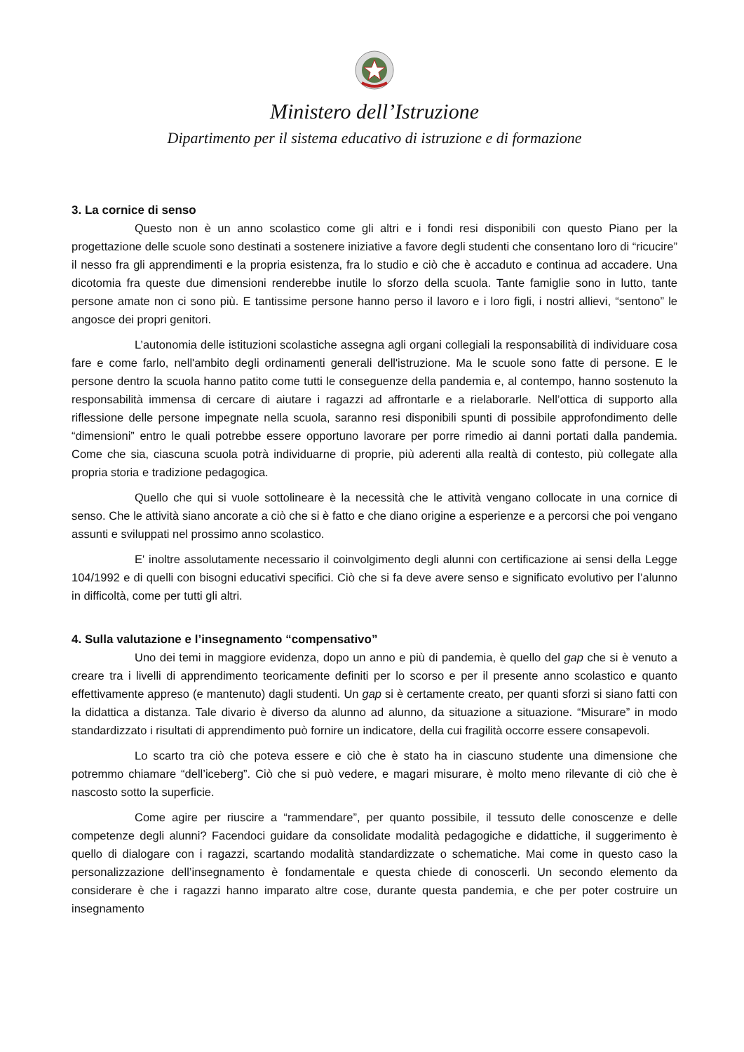Ministero dell’Istruzione
Dipartimento per il sistema educativo di istruzione e di formazione
3. La cornice di senso
Questo non è un anno scolastico come gli altri e i fondi resi disponibili con questo Piano per la progettazione delle scuole sono destinati a sostenere iniziative a favore degli studenti che consentano loro di “ricucire” il nesso fra gli apprendimenti e la propria esistenza, fra lo studio e ciò che è accaduto e continua ad accadere. Una dicotomia fra queste due dimensioni renderebbe inutile lo sforzo della scuola. Tante famiglie sono in lutto, tante persone amate non ci sono più. E tantissime persone hanno perso il lavoro e i loro figli, i nostri allievi, “sentono” le angosce dei propri genitori.
L’autonomia delle istituzioni scolastiche assegna agli organi collegiali la responsabilità di individuare cosa fare e come farlo, nell'ambito degli ordinamenti generali dell'istruzione. Ma le scuole sono fatte di persone. E le persone dentro la scuola hanno patito come tutti le conseguenze della pandemia e, al contempo, hanno sostenuto la responsabilità immensa di cercare di aiutare i ragazzi ad affrontarle e a rielaborarle. Nell’ottica di supporto alla riflessione delle persone impegnate nella scuola, saranno resi disponibili spunti di possibile approfondimento delle “dimensioni” entro le quali potrebbe essere opportuno lavorare per porre rimedio ai danni portati dalla pandemia. Come che sia, ciascuna scuola potrà individuarne di proprie, più aderenti alla realtà di contesto, più collegate alla propria storia e tradizione pedagogica.
Quello che qui si vuole sottolineare è la necessità che le attività vengano collocate in una cornice di senso. Che le attività siano ancorate a ciò che si è fatto e che diano origine a esperienze e a percorsi che poi vengano assunti e sviluppati nel prossimo anno scolastico.
E' inoltre assolutamente necessario il coinvolgimento degli alunni con certificazione ai sensi della Legge 104/1992 e di quelli con bisogni educativi specifici. Ciò che si fa deve avere senso e significato evolutivo per l’alunno in difficoltà, come per tutti gli altri.
4. Sulla valutazione e l’insegnamento “compensativo”
Uno dei temi in maggiore evidenza, dopo un anno e più di pandemia, è quello del gap che si è venuto a creare tra i livelli di apprendimento teoricamente definiti per lo scorso e per il presente anno scolastico e quanto effettivamente appreso (e mantenuto) dagli studenti. Un gap si è certamente creato, per quanti sforzi si siano fatti con la didattica a distanza. Tale divario è diverso da alunno ad alunno, da situazione a situazione. “Misurare” in modo standardizzato i risultati di apprendimento può fornire un indicatore, della cui fragilità occorre essere consapevoli.
Lo scarto tra ciò che poteva essere e ciò che è stato ha in ciascuno studente una dimensione che potremmo chiamare “dell’iceberg”. Ciò che si può vedere, e magari misurare, è molto meno rilevante di ciò che è nascosto sotto la superficie.
Come agire per riuscire a “rammendare”, per quanto possibile, il tessuto delle conoscenze e delle competenze degli alunni? Facendoci guidare da consolidate modalità pedagogiche e didattiche, il suggerimento è quello di dialogare con i ragazzi, scartando modalità standardizzate o schematiche. Mai come in questo caso la personalizzazione dell’insegnamento è fondamentale e questa chiede di conoscerli. Un secondo elemento da considerare è che i ragazzi hanno imparato altre cose, durante questa pandemia, e che per poter costruire un insegnamento